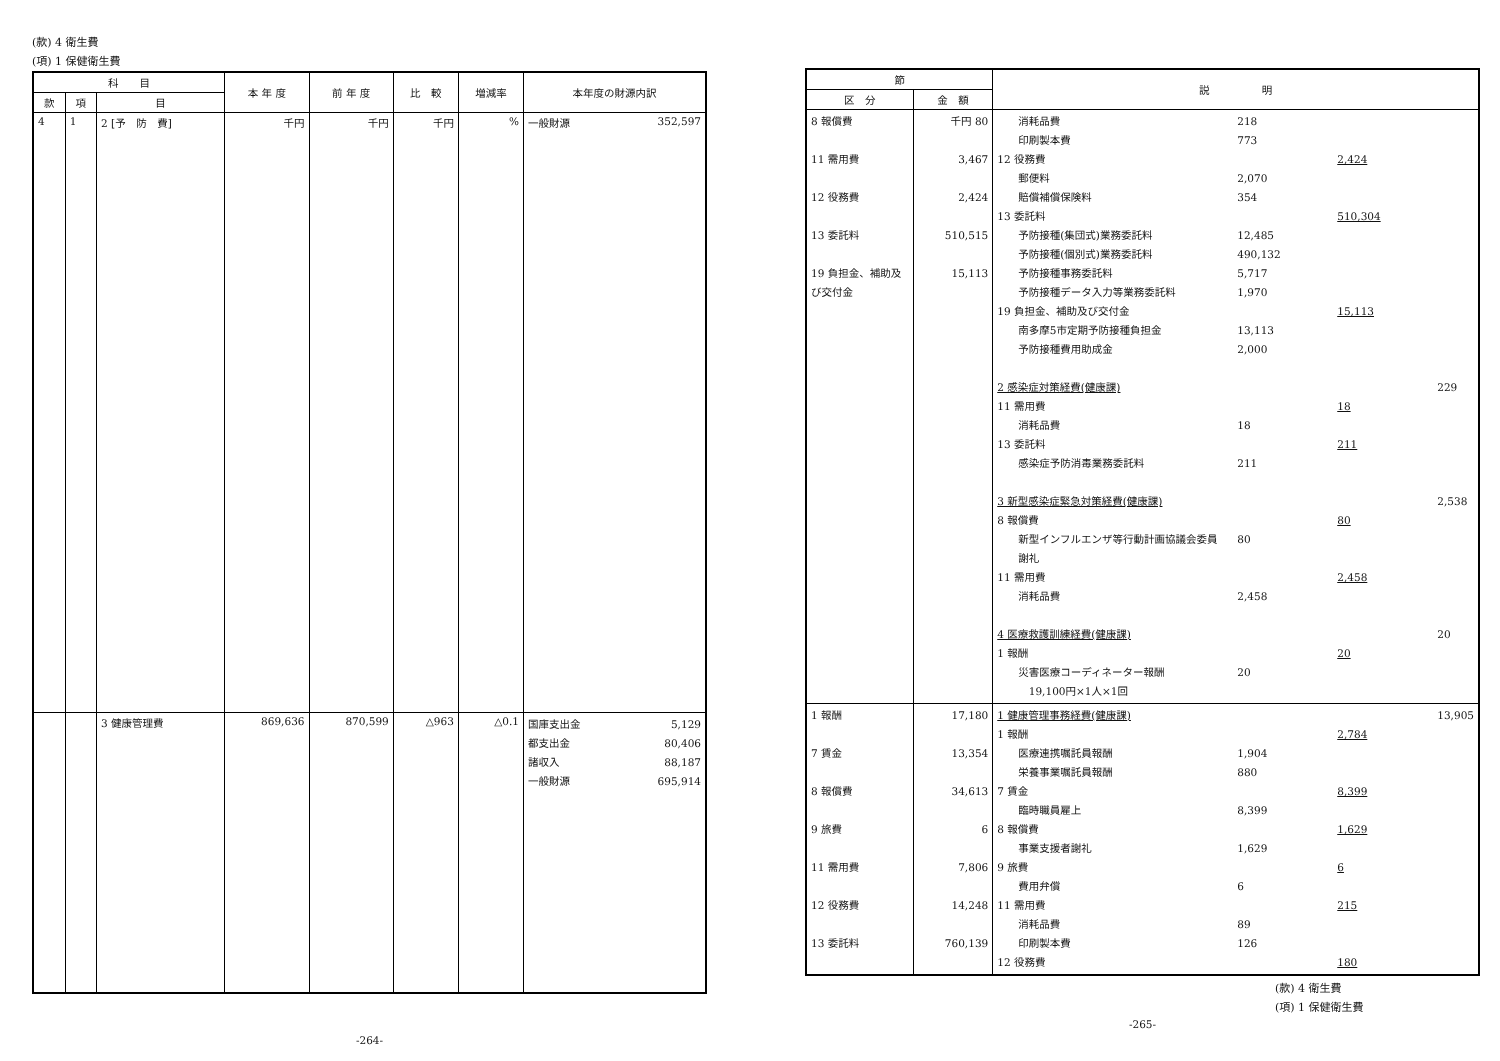(款) 4 衛生費
(項) 1 保健衛生費
| 科 目 | | | 本 年 度 | 前 年 度 | 比 較 | 増減率 | 本年度の財源内訳 | |
| --- | --- | --- | --- | --- | --- | --- | --- | --- |
| 款 | 項 | 目 | | | | | | |
| 4 | 1 | 2 [予 防 費] | 千円 | 千円 | 千円 | % | 一般財源 | 352,597 |
| | | 3 健康管理費 | 869,636 | 870,599 | △963 | △0.1 | 国庫支出金 都支出金 諸収入 一般財源 | 5,129 80,406 88,187 695,914 |
-264-
| 節 | | 説 明 |
| --- | --- | --- |
| 区 分 | 金 額 | |
| 8 報償費 11 需用費 12 役務費 13 委託料 19 負担金、補助及び交付金 | 千円 80 3,467 2,424 510,515 15,113 | 消耗品費 218 印刷製本費 773 12 役務費 2,424 郵便料 2,070 賠償補償保険料 354 13 委託料 510,304 予防接種(集団式)業務委託料 12,485 予防接種(個別式)業務委託料 490,132 予防接種事務委託料 5,717 予防接種データ入力等業務委託料 1,970 19 負担金、補助及び交付金 15,113 南多摩5市定期予防接種負担金 13,113 予防接種費用助成金 2,000 2 感染症対策経費(健康課) 229 11 需用費 18 消耗品費 18 13 委託料 211 感染症予防消毒業務委託料 211 3 新型感染症緊急対策経費(健康課) 2,538 8 報償費 80 新型インフルエンザ等行動計画協議会委員 80 謝礼 11 需用費 2,458 消耗品費 2,458 4 医療救護訓練経費(健康課) 20 1 報酬 20 災害医療コーディネーター報酬 20 19,100円×1人×1回 |
| 1 報酬 7 賃金 8 報償費 9 旅費 11 需用費 12 役務費 13 委託料 | 17,180 13,354 34,613 6 7,806 14,248 760,139 | 1 健康管理事務経費(健康課) 13,905 1 報酬 2,784 医療連携嘱託員報酬 1,904 栄養事業嘱託員報酬 880 7 賃金 8,399 臨時職員雇上 8,399 8 報償費 1,629 事業支援者謝礼 1,629 9 旅費 6 費用弁償 6 11 需用費 215 消耗品費 89 印刷製本費 126 12 役務費 180 |
(款) 4 衛生費
(項) 1 保健衛生費
-265-